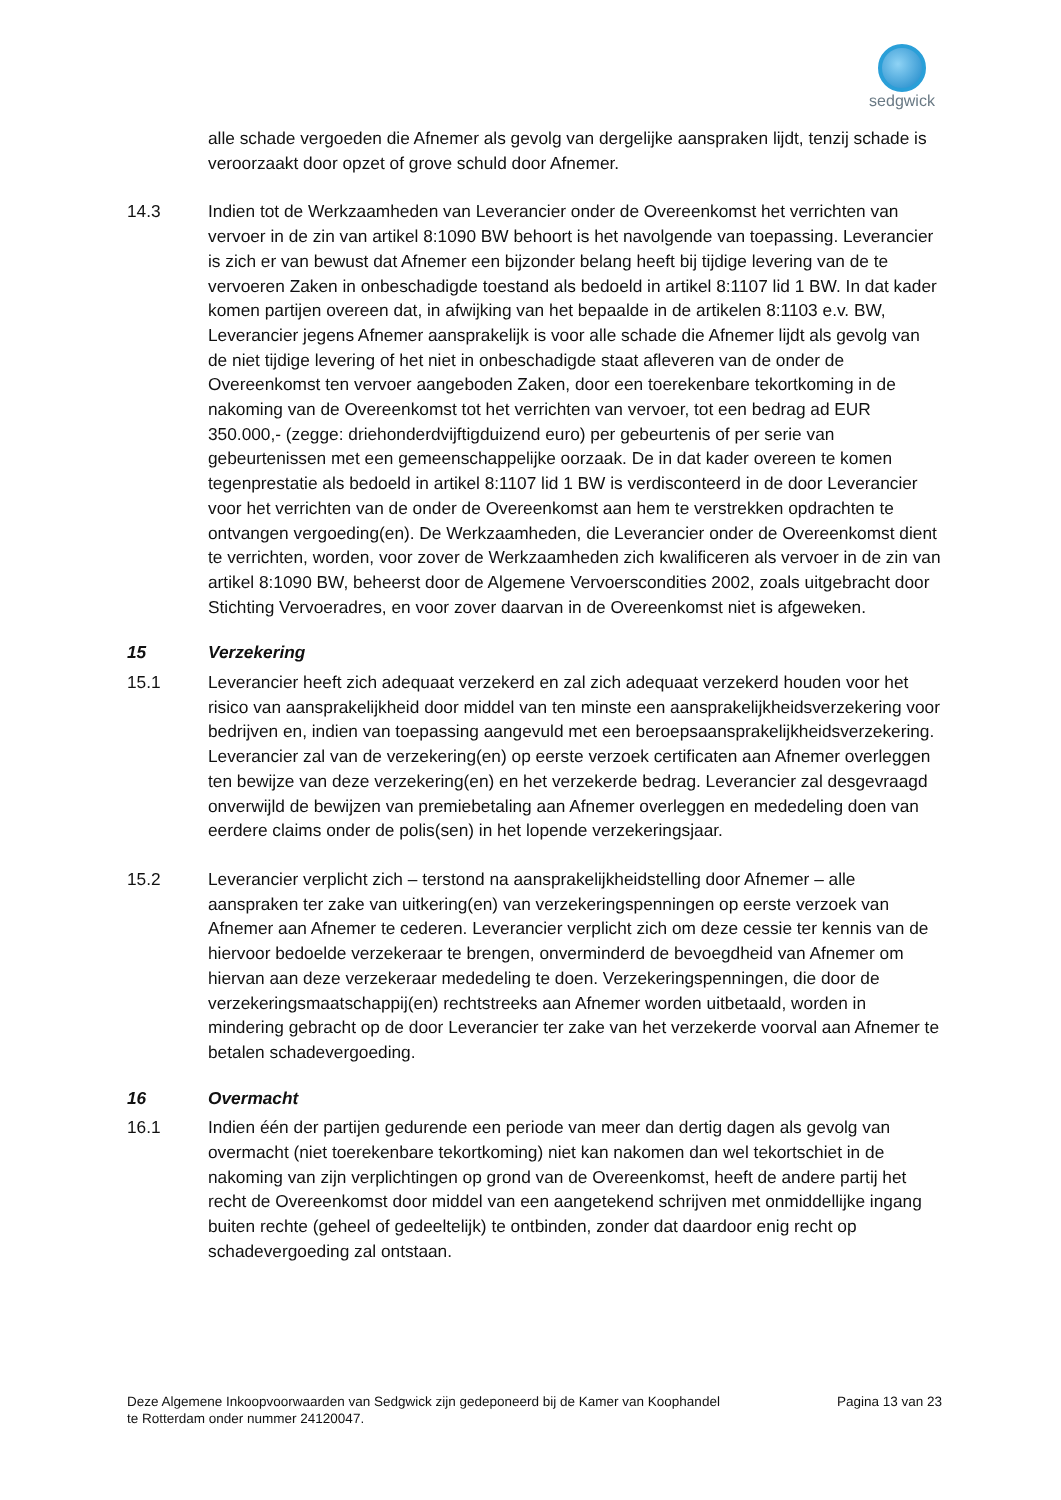sedgwick
alle schade vergoeden die Afnemer als gevolg van dergelijke aanspraken lijdt, tenzij schade is veroorzaakt door opzet of grove schuld door Afnemer.
14.3 Indien tot de Werkzaamheden van Leverancier onder de Overeenkomst het verrichten van vervoer in de zin van artikel 8:1090 BW behoort is het navolgende van toepassing. Leverancier is zich er van bewust dat Afnemer een bijzonder belang heeft bij tijdige levering van de te vervoeren Zaken in onbeschadigde toestand als bedoeld in artikel 8:1107 lid 1 BW. In dat kader komen partijen overeen dat, in afwijking van het bepaalde in de artikelen 8:1103 e.v. BW, Leverancier jegens Afnemer aansprakelijk is voor alle schade die Afnemer lijdt als gevolg van de niet tijdige levering of het niet in onbeschadigde staat afleveren van de onder de Overeenkomst ten vervoer aangeboden Zaken, door een toerekenbare tekortkoming in de nakoming van de Overeenkomst tot het verrichten van vervoer, tot een bedrag ad EUR 350.000,- (zegge: driehonderdvijftigduizend euro) per gebeurtenis of per serie van gebeurtenissen met een gemeenschappelijke oorzaak. De in dat kader overeen te komen tegenprestatie als bedoeld in artikel 8:1107 lid 1 BW is verdisconteerd in de door Leverancier voor het verrichten van de onder de Overeenkomst aan hem te verstrekken opdrachten te ontvangen vergoeding(en). De Werkzaamheden, die Leverancier onder de Overeenkomst dient te verrichten, worden, voor zover de Werkzaamheden zich kwalificeren als vervoer in de zin van artikel 8:1090 BW, beheerst door de Algemene Vervoerscondities 2002, zoals uitgebracht door Stichting Vervoeradres, en voor zover daarvan in de Overeenkomst niet is afgeweken.
15 Verzekering
15.1 Leverancier heeft zich adequaat verzekerd en zal zich adequaat verzekerd houden voor het risico van aansprakelijkheid door middel van ten minste een aansprakelijkheidsverzekering voor bedrijven en, indien van toepassing aangevuld met een beroepsaansprakelijkheidsverzekering. Leverancier zal van de verzekering(en) op eerste verzoek certificaten aan Afnemer overleggen ten bewijze van deze verzekering(en) en het verzekerde bedrag. Leverancier zal desgevraagd onverwijld de bewijzen van premiebetaling aan Afnemer overleggen en mededeling doen van eerdere claims onder de polis(sen) in het lopende verzekeringsjaar.
15.2 Leverancier verplicht zich – terstond na aansprakelijkheidstelling door Afnemer – alle aanspraken ter zake van uitkering(en) van verzekeringspenningen op eerste verzoek van Afnemer aan Afnemer te cederen. Leverancier verplicht zich om deze cessie ter kennis van de hiervoor bedoelde verzekeraar te brengen, onverminderd de bevoegdheid van Afnemer om hiervan aan deze verzekeraar mededeling te doen. Verzekeringspenningen, die door de verzekeringsmaatschappij(en) rechtstreeks aan Afnemer worden uitbetaald, worden in mindering gebracht op de door Leverancier ter zake van het verzekerde voorval aan Afnemer te betalen schadevergoeding.
16 Overmacht
16.1 Indien één der partijen gedurende een periode van meer dan dertig dagen als gevolg van overmacht (niet toerekenbare tekortkoming) niet kan nakomen dan wel tekortschiet in de nakoming van zijn verplichtingen op grond van de Overeenkomst, heeft de andere partij het recht de Overeenkomst door middel van een aangetekend schrijven met onmiddellijke ingang buiten rechte (geheel of gedeeltelijk) te ontbinden, zonder dat daardoor enig recht op schadevergoeding zal ontstaan.
Deze Algemene Inkoopvoorwaarden van Sedgwick zijn gedeponeerd bij de Kamer van Koophandel
te Rotterdam onder nummer 24120047.
Pagina 13 van 23